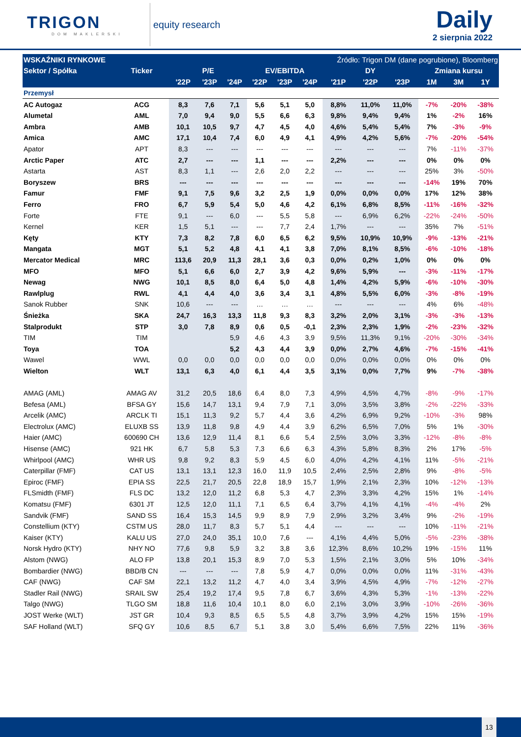TRIGON
DOM MAKLERSKI
equity research
Daily
2 sierpnia 2022
| WSKAŹNIKI RYNKOWE | | | | | Źródło: Trigon DM (dane pogrubione), Bloomberg | | | | | | | | |
| --- | --- | --- | --- | --- | --- | --- | --- | --- | --- | --- | --- | --- | --- |
| Sektor / Spółka | Ticker | P/E | | | EV/EBITDA | | | DY | | | Zmiana kursu | | |
| | | '22P | '23P | '24P | '22P | '23P | '24P | '21P | '22P | '23P | 1M | 3M | 1Y |
| Przemysł | | | | | | | | | | | | | |
| AC Autogaz | ACG | 8,3 | 7,6 | 7,1 | 5,6 | 5,1 | 5,0 | 8,8% | 11,0% | 11,0% | -7% | -20% | -38% |
| Alumetal | AML | 7,0 | 9,4 | 9,0 | 5,5 | 6,6 | 6,3 | 9,8% | 9,4% | 9,4% | 1% | -2% | 16% |
| Ambra | AMB | 10,1 | 10,5 | 9,7 | 4,7 | 4,5 | 4,0 | 4,6% | 5,4% | 5,4% | 7% | -3% | -9% |
| Amica | AMC | 17,1 | 10,4 | 7,4 | 6,0 | 4,9 | 4,1 | 4,9% | 4,2% | 5,6% | -7% | -20% | -54% |
| Apator | APT | 8,3 | --- | --- | --- | --- | --- | --- | --- | --- | 7% | -11% | -37% |
| Arctic Paper | ATC | 2,7 | --- | --- | 1,1 | --- | --- | 2,2% | --- | --- | 0% | 0% | 0% |
| Astarta | AST | 8,3 | 1,1 | --- | 2,6 | 2,0 | 2,2 | --- | --- | --- | 25% | 3% | -50% |
| Boryszew | BRS | --- | --- | --- | --- | --- | --- | --- | --- | --- | -14% | 19% | 70% |
| Famur | FMF | 9,1 | 7,5 | 9,6 | 3,2 | 2,5 | 1,9 | 0,0% | 0,0% | 0,0% | 17% | 12% | 38% |
| Ferro | FRO | 6,7 | 5,9 | 5,4 | 5,0 | 4,6 | 4,2 | 6,1% | 6,8% | 8,5% | -11% | -16% | -32% |
| Forte | FTE | 9,1 | --- | 6,0 | --- | 5,5 | 5,8 | --- | 6,9% | 6,2% | -22% | -24% | -50% |
| Kernel | KER | 1,5 | 5,1 | --- | --- | 7,7 | 2,4 | 1,7% | --- | --- | 35% | 7% | -51% |
| Kęty | KTY | 7,3 | 8,2 | 7,8 | 6,0 | 6,5 | 6,2 | 9,5% | 10,9% | 10,9% | -9% | -13% | -21% |
| Mangata | MGT | 5,1 | 5,2 | 4,8 | 4,1 | 4,1 | 3,8 | 7,0% | 8,1% | 8,5% | -6% | -10% | -18% |
| Mercator Medical | MRC | 113,6 | 20,9 | 11,3 | 28,1 | 3,6 | 0,3 | 0,0% | 0,2% | 1,0% | 0% | 0% | 0% |
| MFO | MFO | 5,1 | 6,6 | 6,0 | 2,7 | 3,9 | 4,2 | 9,6% | 5,9% | --- | -3% | -11% | -17% |
| Newag | NWG | 10,1 | 8,5 | 8,0 | 6,4 | 5,0 | 4,8 | 1,4% | 4,2% | 5,9% | -6% | -10% | -30% |
| Rawlplug | RWL | 4,1 | 4,4 | 4,0 | 3,6 | 3,4 | 3,1 | 4,8% | 5,5% | 6,0% | -3% | -8% | -19% |
| Sanok Rubber | SNK | 10,6 | --- | --- | … | … | … | --- | --- | --- | 4% | 6% | -48% |
| Śnieżka | SKA | 24,7 | 16,3 | 13,3 | 11,8 | 9,3 | 8,3 | 3,2% | 2,0% | 3,1% | -3% | -3% | -13% |
| Stalprodukt | STP | 3,0 | 7,8 | 8,9 | 0,6 | 0,5 | -0,1 | 2,3% | 2,3% | 1,9% | -2% | -23% | -32% |
| TIM | TIM | | | 5,9 | 4,6 | 4,3 | 3,9 | 9,5% | 11,3% | 9,1% | -20% | -30% | -34% |
| Toya | TOA | | | 5,2 | 4,3 | 4,4 | 3,9 | 0,0% | 2,7% | 4,6% | -7% | -15% | -41% |
| Wawel | WWL | 0,0 | 0,0 | 0,0 | 0,0 | 0,0 | 0,0 | 0,0% | 0,0% | 0,0% | 0% | 0% | 0% |
| Wielton | WLT | 13,1 | 6,3 | 4,0 | 6,1 | 4,4 | 3,5 | 3,1% | 0,0% | 7,7% | 9% | -7% | -38% |
| AMAG (AML) | AMAG AV | 31,2 | 20,5 | 18,6 | 6,4 | 8,0 | 7,3 | 4,9% | 4,5% | 4,7% | -8% | -9% | -17% |
| Befesa (AML) | BFSA GY | 15,6 | 14,7 | 13,1 | 9,4 | 7,9 | 7,1 | 3,0% | 3,5% | 3,8% | -2% | -22% | -33% |
| Arcelik (AMC) | ARCLK TI | 15,1 | 11,3 | 9,2 | 5,7 | 4,4 | 3,6 | 4,2% | 6,9% | 9,2% | -10% | -3% | 98% |
| Electrolux (AMC) | ELUXB SS | 13,9 | 11,8 | 9,8 | 4,9 | 4,4 | 3,9 | 6,2% | 6,5% | 7,0% | 5% | 1% | -30% |
| Haier (AMC) | 600690 CH | 13,6 | 12,9 | 11,4 | 8,1 | 6,6 | 5,4 | 2,5% | 3,0% | 3,3% | -12% | -8% | -8% |
| Hisense (AMC) | 921 HK | 6,7 | 5,8 | 5,3 | 7,3 | 6,6 | 6,3 | 4,3% | 5,8% | 8,3% | 2% | 17% | -5% |
| Whirlpool (AMC) | WHR US | 9,8 | 9,2 | 8,3 | 5,9 | 4,5 | 6,0 | 4,0% | 4,2% | 4,1% | 11% | -5% | -21% |
| Caterpillar (FMF) | CAT US | 13,1 | 13,1 | 12,3 | 16,0 | 11,9 | 10,5 | 2,4% | 2,5% | 2,8% | 9% | -8% | -5% |
| Epiroc (FMF) | EPIA SS | 22,5 | 21,7 | 20,5 | 22,8 | 18,9 | 15,7 | 1,9% | 2,1% | 2,3% | 10% | -12% | -13% |
| FLSmidth (FMF) | FLS DC | 13,2 | 12,0 | 11,2 | 6,8 | 5,3 | 4,7 | 2,3% | 3,3% | 4,2% | 15% | 1% | -14% |
| Komatsu (FMF) | 6301 JT | 12,5 | 12,0 | 11,1 | 7,1 | 6,5 | 6,4 | 3,7% | 4,1% | 4,1% | -4% | -4% | 2% |
| Sandvik (FMF) | SAND SS | 16,4 | 15,3 | 14,5 | 9,9 | 8,9 | 7,9 | 2,9% | 3,2% | 3,4% | 9% | -2% | -19% |
| Constellium (KTY) | CSTM US | 28,0 | 11,7 | 8,3 | 5,7 | 5,1 | 4,4 | --- | --- | --- | 10% | -11% | -21% |
| Kaiser (KTY) | KALU US | 27,0 | 24,0 | 35,1 | 10,0 | 7,6 | --- | 4,1% | 4,4% | 5,0% | -5% | -23% | -38% |
| Norsk Hydro (KTY) | NHY NO | 77,6 | 9,8 | 5,9 | 3,2 | 3,8 | 3,6 | 12,3% | 8,6% | 10,2% | 19% | -15% | 11% |
| Alstom (NWG) | ALO FP | 13,8 | 20,1 | 15,3 | 8,9 | 7,0 | 5,3 | 1,5% | 2,1% | 3,0% | 5% | 10% | -34% |
| Bombardier (NWG) | BBD/B CN | --- | --- | --- | 7,8 | 5,9 | 4,7 | 0,0% | 0,0% | 0,0% | 11% | -31% | -43% |
| CAF (NWG) | CAF SM | 22,1 | 13,2 | 11,2 | 4,7 | 4,0 | 3,4 | 3,9% | 4,5% | 4,9% | -7% | -12% | -27% |
| Stadler Rail (NWG) | SRAIL SW | 25,4 | 19,2 | 17,4 | 9,5 | 7,8 | 6,7 | 3,6% | 4,3% | 5,3% | -1% | -13% | -22% |
| Talgo (NWG) | TLGO SM | 18,8 | 11,6 | 10,4 | 10,1 | 8,0 | 6,0 | 2,1% | 3,0% | 3,9% | -10% | -26% | -36% |
| JOST Werke (WLT) | JST GR | 10,4 | 9,3 | 8,5 | 6,5 | 5,5 | 4,8 | 3,7% | 3,9% | 4,2% | 15% | 15% | -19% |
| SAF Holland (WLT) | SFQ GY | 10,6 | 8,5 | 6,7 | 5,1 | 3,8 | 3,0 | 5,4% | 6,6% | 7,5% | 22% | 11% | -36% |
13